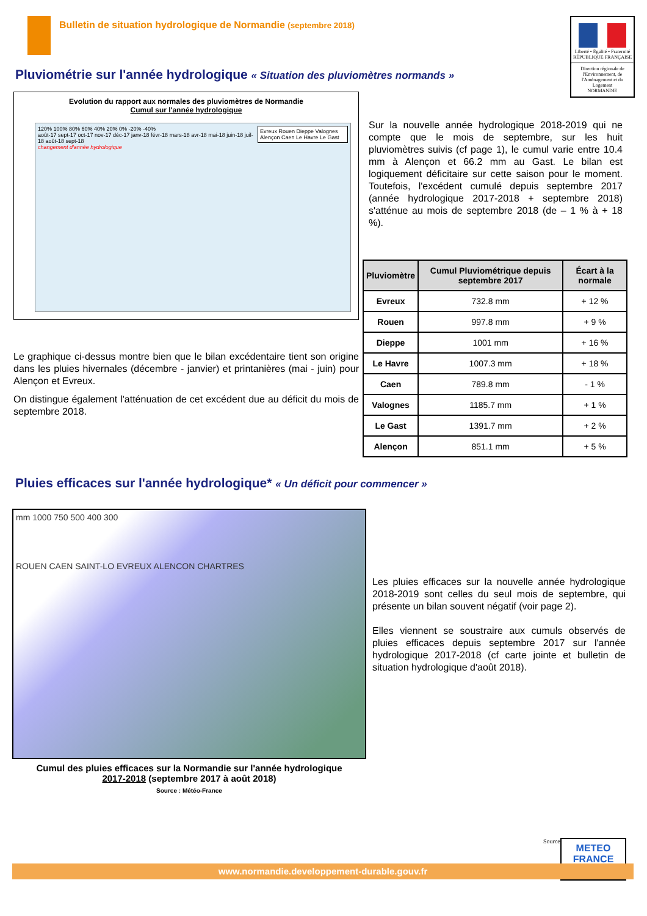Bulletin de situation hydrologique de Normandie (septembre 2018)
Liberté • Égalité • Fraternité
RÉPUBLIQUE FRANÇAISE
Direction régionale de l'Environnement, de l'Aménagement et du Logement
NORMANDIE
Pluviométrie sur l'année hydrologique « Situation des pluviomètres normands »
Evolution du rapport aux normales des pluviomètres de Normandie
Cumul sur l'année hydrologique
Evreux Rouen Dieppe Valognes Alençon Caen Le Havre Le Gast
120% 100% 80% 60% 40% 20% 0% -20% -40%
août-17 sept-17 oct-17 nov-17 déc-17 janv-18 févr-18 mars-18 avr-18 mai-18 juin-18 juil-18 août-18 sept-18
changement d'année hydrologique
Le graphique ci-dessus montre bien que le bilan excédentaire tient son origine dans les pluies hivernales (décembre - janvier) et printanières (mai - juin) pour Alençon et Evreux.
On distingue également l'atténuation de cet excédent due au déficit du mois de septembre 2018.
Sur la nouvelle année hydrologique 2018-2019 qui ne compte que le mois de septembre, sur les huit pluviomètres suivis (cf page 1), le cumul varie entre 10.4 mm à Alençon et 66.2 mm au Gast. Le bilan est logiquement déficitaire sur cette saison pour le moment. Toutefois, l'excédent cumulé depuis septembre 2017 (année hydrologique 2017-2018 + septembre 2018) s'atténue au mois de septembre 2018 (de – 1 % à + 18 %).
| Pluviomètre | Cumul Pluviométrique depuis septembre 2017 | Écart à la normale |
| --- | --- | --- |
| Evreux | 732.8 mm | + 12 % |
| Rouen | 997.8 mm | + 9 % |
| Dieppe | 1001 mm | + 16 % |
| Le Havre | 1007.3 mm | + 18 % |
| Caen | 789.8 mm | - 1 % |
| Valognes | 1185.7 mm | + 1 % |
| Le Gast | 1391.7 mm | + 2 % |
| Alençon | 851.1 mm | + 5 % |
Pluies efficaces sur l'année hydrologique* « Un déficit pour commencer »
mm 1000 750 500 400 300
ROUEN CAEN SAINT-LO EVREUX ALENCON CHARTRES
Cumul des pluies efficaces sur la Normandie sur l'année hydrologique
2017-2018 (septembre 2017 à août 2018)
Source : Météo-France
Les pluies efficaces sur la nouvelle année hydrologique 2018-2019 sont celles du seul mois de septembre, qui présente un bilan souvent négatif (voir page 2).
Elles viennent se soustraire aux cumuls observés de pluies efficaces depuis septembre 2017 sur l'année hydrologique 2017-2018 (cf carte jointe et bulletin de situation hydrologique d'août 2018).
Source:
METEO
FRANCE
www.normandie.developpement-durable.gouv.fr